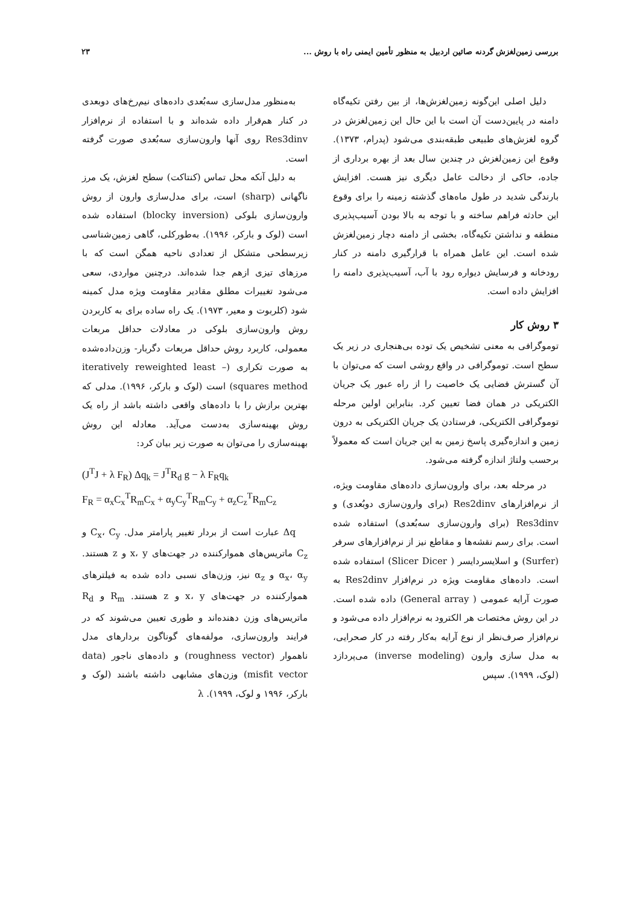بررسی زمین‌لغزش گردنه صائین اردبیل به منظور تأمین ایمنی راه با روش ... ۲۳
دلیل اصلی این‌گونه زمین‌لغزش‌ها، از بین رفتن تکیه‌گاه دامنه در پایین‌دست آن است با این حال این زمین‌لغزش در گروه لغزش‌های طبیعی طبقه‌بندی می‌شود (پدرام، ۱۳۷۳). وقوع این زمین‌لغزش در چندین سال بعد از بهره برداری از جاده، حاکی از دخالت عامل دیگری نیز هست. افزایش بارندگی شدید در طول ماه‌های گذشته زمینه را برای وقوع این حادثه فراهم ساخته و با توجه به بالا بودن آسیب‌پذیری منطقه و نداشتن تکیه‌گاه، بخشی از دامنه دچار زمین‌لغزش شده است. این عامل همراه با قرارگیری دامنه در کنار رودخانه و فرسایش دیواره رود با آب، آسیب‌پذیری دامنه را افزایش داده است.
۳ روش کار
توموگرافی به معنی تشخیص یک توده بی‌هنجاری در زیر یک سطح است. توموگرافی در واقع روشی است که می‌توان با آن گسترش فضایی یک خاصیت را از راه عبور یک جریان الکتریکی در همان فضا تعیین کرد. بنابراین اولین مرحله توموگرافی الکتریکی، فرستادن یک جریان الکتریکی به درون زمین و اندازه‌گیری پاسخ زمین به این جریان است که معمولاً برحسب ولتاژ اندازه گرفته می‌شود.
در مرحله بعد، برای وارون‌سازی داده‌های مقاومت ویژه، از نرم‌افزارهای Res2dinv (برای وارون‌سازی دوبُعدی) و Res3dinv (برای وارون‌سازی سه‌بُعدی) استفاده شده است. برای رسم نقشه‌ها و مقاطع نیز از نرم‌افزارهای سرفر (Surfer) و اسلایسردایسر ( Slicer Dicer) استفاده شده است. داده‌های مقاومت ویژه در نرم‌افزار Res2dinv به صورت آرایه عمومی ( General array) داده شده است. در این روش مختصات هر الکترود به نرم‌افزار داده می‌شود و نرم‌افزار صرف‌نظر از نوع آرایه به‌کار رفته در کار صحرایی، به مدل سازی وارون (inverse modeling) می‌پردازد (لوک، ۱۹۹۹). سپس
به‌منظور مدل‌سازی سه‌بُعدی داده‌های نیم‌رخ‌های دوبعدی در کنار هم‌قرار داده شده‌اند و با استفاده از نرم‌افزار Res3dinv روی آنها وارون‌سازی سه‌بُعدی صورت گرفته است.
به دلیل آنکه محل تماس (کنتاکت) سطح لغزش، یک مرز ناگهانی (sharp) است، برای مدل‌سازی وارون از روش وارون‌سازی بلوکی (blocky inversion) استفاده شده است (لوک و بارکر، ۱۹۹۶). به‌طورکلی، گاهی زمین‌شناسی زیرسطحی متشکل از تعدادی ناحیه همگن است که با مرزهای تیزی ازهم جدا شده‌اند. درچنین مواردی، سعی می‌شود تغییرات مطلق مقادیر مقاومت ویژه مدل کمینه شود (کلربوت و معیر، ۱۹۷۳). یک راه ساده برای به کاربردن روش وارون‌سازی بلوکی در معادلات حداقل مربعات معمولی، کاربرد روش حداقل مربعات دگربار- وزن‌داده‌شده به صورت تکراری (iteratively reweighted least – squares method) است (لوک و بارکر، ۱۹۹۶). مدلی که بهترین برازش را با داده‌های واقعی داشته باشد از راه یک روش بهینه‌سازی به‌دست می‌آید. معادله این روش بهینه‌سازی را می‌توان به صورت زیر بیان کرد:
(J<sup>T</sup>J + λ F<sub>R</sub>) Δq<sub>k</sub> = J<sup>T</sup>R<sub>d</sub> g − λ F<sub>R</sub>q<sub>k</sub>
F<sub>R</sub> = α<sub>x</sub>C<sub>x</sub><sup>T</sup>R<sub>m</sub>C<sub>x</sub> + α<sub>y</sub>C<sub>y</sub><sup>T</sup>R<sub>m</sub>C<sub>y</sub> + α<sub>z</sub>C<sub>z</sub><sup>T</sup>R<sub>m</sub>C<sub>z</sub>
Δq عبارت است از بردار تغییر پارامتر مدل. C<sub>x</sub>، C<sub>y</sub> و C<sub>z</sub> ماتریس‌های هموارکننده در جهت‌های x، y و z هستند. α<sub>x</sub>، α<sub>y</sub> و α<sub>z</sub> نیز، وزن‌های نسبی داده شده به فیلترهای هموارکننده در جهت‌های x، y و z هستند. R<sub>m</sub> و R<sub>d</sub> ماتریس‌های وزن دهنده‌اند و طوری تعیین می‌شوند که در فرایند وارون‌سازی، مولفه‌های گوناگون بردارهای مدل ناهموار (roughness vector) و داده‌های ناجور (data misfit vector) وزن‌های مشابهی داشته باشند (لوک و بارکر، ۱۹۹۶ و لوک، ۱۹۹۹). λ